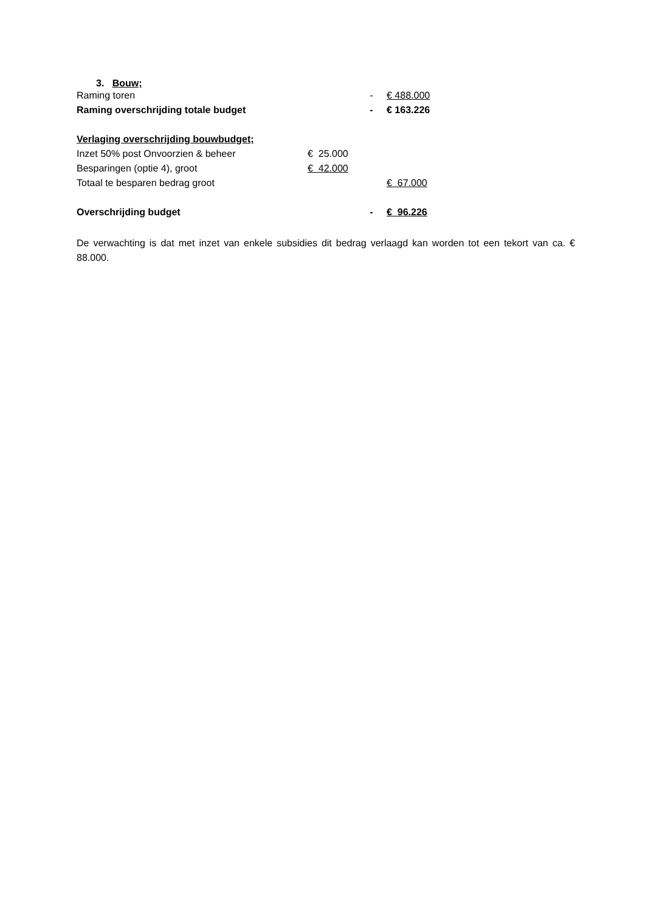3. Bouw;
| Raming toren | | - | € 488.000 |
| Raming overschrijding totale budget | | - | € 163.226 |
| Verlaging overschrijding bouwbudget; | | | |
| Inzet 50% post Onvoorzien & beheer | € 25.000 | | |
| Besparingen (optie 4), groot | € 42.000 | | |
| Totaal te besparen bedrag groot | | | € 67.000 |
| Overschrijding budget | | - | € 96.226 |
De verwachting is dat met inzet van enkele subsidies dit bedrag verlaagd kan worden tot een tekort van ca. € 88.000.